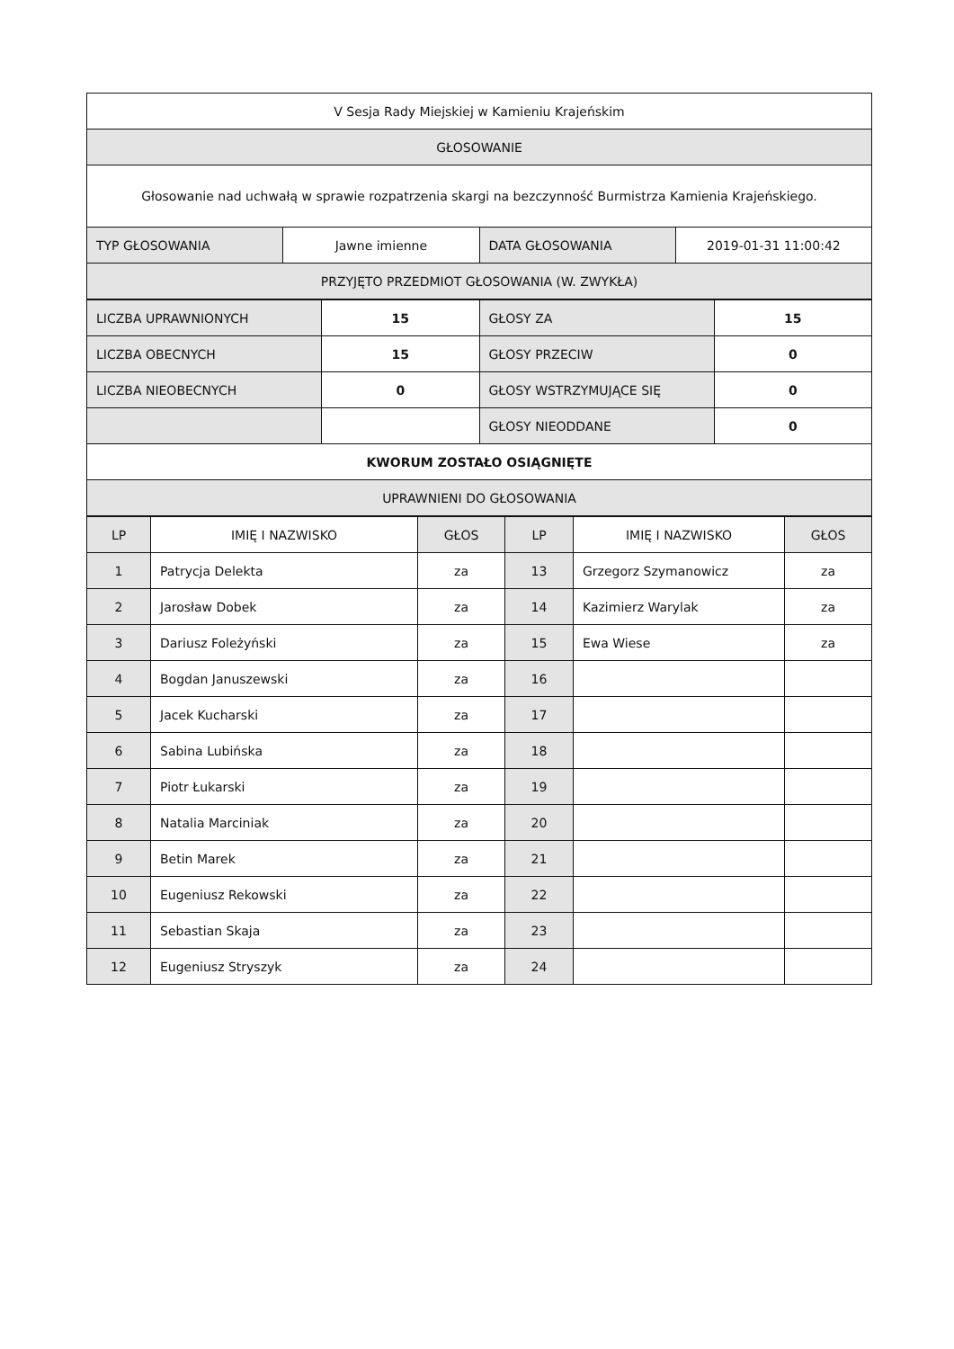| V Sesja Rady Miejskiej w Kamieniu Krajeńskim | | | |
| GŁOSOWANIE | | | |
| Głosowanie nad uchwałą w sprawie rozpatrzenia skargi na bezczynność Burmistrza Kamienia Krajeńskiego. | | | |
| TYP GŁOSOWANIA | Jawne imienne | DATA GŁOSOWANIA | 2019-01-31 11:00:42 |
| PRZYJĘTO PRZEDMIOT GŁOSOWANIA (W. ZWYKŁA) | | | |
| LICZBA UPRAWNIONYCH | 15 | GŁOSY ZA | 15 |
| LICZBA OBECNYCH | 15 | GŁOSY PRZECIW | 0 |
| LICZBA NIEOBECNYCH | 0 | GŁOSY WSTRZYMUJĄCE SIĘ | 0 |
| | | GŁOSY NIEODDANE | 0 |
| KWORUM ZOSTAŁO OSIĄGNIĘTE | | | |
| UPRAWNIENI DO GŁOSOWANIA | | | |
| LP | IMIĘ I NAZWISKO | GŁOS | LP | IMIĘ I NAZWISKO | GŁOS |
| --- | --- | --- | --- | --- | --- |
| 1 | Patrycja Delekta | za | 13 | Grzegorz Szymanowicz | za |
| 2 | Jarosław Dobek | za | 14 | Kazimierz Warylak | za |
| 3 | Dariusz Foleżyński | za | 15 | Ewa Wiese | za |
| 4 | Bogdan Januszewski | za | 16 | | |
| 5 | Jacek Kucharski | za | 17 | | |
| 6 | Sabina Lubińska | za | 18 | | |
| 7 | Piotr Łukarski | za | 19 | | |
| 8 | Natalia Marciniak | za | 20 | | |
| 9 | Betin Marek | za | 21 | | |
| 10 | Eugeniusz Rekowski | za | 22 | | |
| 11 | Sebastian Skaja | za | 23 | | |
| 12 | Eugeniusz Stryszyk | za | 24 | | |